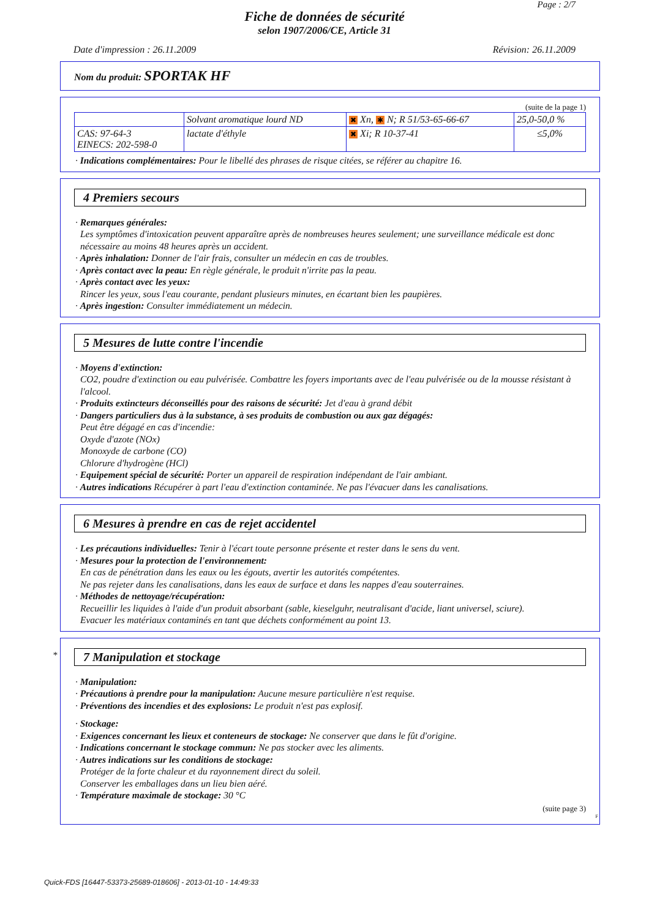Page : 2/7
Fiche de données de sécurité
selon 1907/2006/CE, Article 31
Date d'impression : 26.11.2009 Révision: 26.11.2009
Nom du produit: SPORTAK HF
(suite de la page 1)
| | Solvant aromatique lourd ND | ✖ Xn, ✱ N; R 51/53-65-66-67 | 25,0-50,0 % |
| CAS: 97-64-3 EINECS: 202-598-0 | lactate d'éthyle | ✖ Xi; R 10-37-41 | ≤5,0% |
· Indications complémentaires: Pour le libellé des phrases de risque citées, se référer au chapitre 16.
4 Premiers secours
· Remarques générales:
Les symptômes d'intoxication peuvent apparaître après de nombreuses heures seulement; une surveillance médicale est donc nécessaire au moins 48 heures après un accident.
· Après inhalation: Donner de l'air frais, consulter un médecin en cas de troubles.
· Après contact avec la peau: En règle générale, le produit n'irrite pas la peau.
· Après contact avec les yeux:
Rincer les yeux, sous l'eau courante, pendant plusieurs minutes, en écartant bien les paupières.
· Après ingestion: Consulter immédiatement un médecin.
5 Mesures de lutte contre l'incendie
· Moyens d'extinction:
CO2, poudre d'extinction ou eau pulvérisée. Combattre les foyers importants avec de l'eau pulvérisée ou de la mousse résistant à l'alcool.
· Produits extincteurs déconseillés pour des raisons de sécurité: Jet d'eau à grand débit
· Dangers particuliers dus à la substance, à ses produits de combustion ou aux gaz dégagés:
Peut être dégagé en cas d'incendie:
Oxyde d'azote (NOx)
Monoxyde de carbone (CO)
Chlorure d'hydrogène (HCl)
· Equipement spécial de sécurité: Porter un appareil de respiration indépendant de l'air ambiant.
· Autres indications Récupérer à part l'eau d'extinction contaminée. Ne pas l'évacuer dans les canalisations.
6 Mesures à prendre en cas de rejet accidentel
· Les précautions individuelles: Tenir à l'écart toute personne présente et rester dans le sens du vent.
· Mesures pour la protection de l'environnement:
En cas de pénétration dans les eaux ou les égouts, avertir les autorités compétentes.
Ne pas rejeter dans les canalisations, dans les eaux de surface et dans les nappes d'eau souterraines.
· Méthodes de nettoyage/récupération:
Recueillir les liquides à l'aide d'un produit absorbant (sable, kieselguhr, neutralisant d'acide, liant universel, sciure).
Evacuer les matériaux contaminés en tant que déchets conformément au point 13.
* 7 Manipulation et stockage
· Manipulation:
· Précautions à prendre pour la manipulation: Aucune mesure particulière n'est requise.
· Préventions des incendies et des explosions: Le produit n'est pas explosif.
· Stockage:
· Exigences concernant les lieux et conteneurs de stockage: Ne conserver que dans le fût d'origine.
· Indications concernant le stockage commun: Ne pas stocker avec les aliments.
· Autres indications sur les conditions de stockage:
Protéger de la forte chaleur et du rayonnement direct du soleil.
Conserver les emballages dans un lieu bien aéré.
· Température maximale de stockage: 30 °C
(suite page 3)
F
Quick-FDS [16447-53373-25689-018606] - 2013-01-10 - 14:49:33